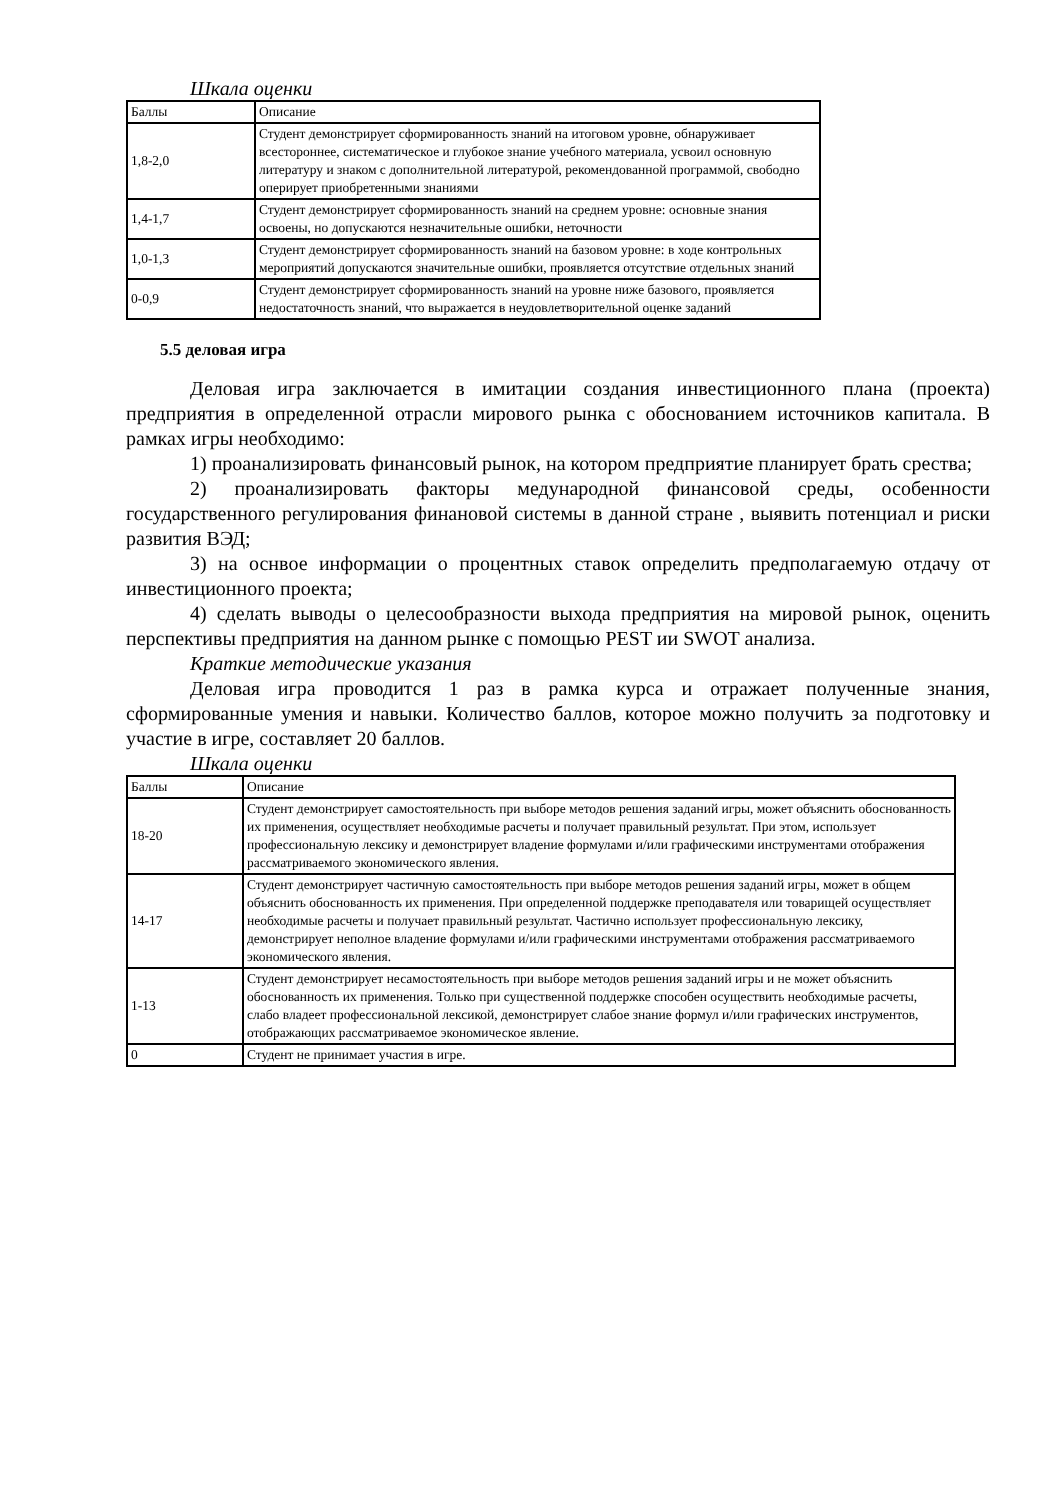Шкала оценки
| Баллы | Описание |
| 1,8-2,0 | Студент демонстрирует сформированность знаний на итоговом уровне, обнаруживает всестороннее, систематическое и глубокое знание учебного материала, усвоил основную литературу и знаком с дополнительной литературой, рекомендованной программой, свободно оперирует приобретенными знаниями |
| 1,4-1,7 | Студент демонстрирует сформированность знаний на среднем уровне: основные знания освоены, но допускаются незначительные ошибки, неточности |
| 1,0-1,3 | Студент демонстрирует сформированность знаний на базовом уровне: в ходе контрольных мероприятий допускаются значительные ошибки, проявляется отсутствие отдельных знаний |
| 0-0,9 | Студент демонстрирует сформированность знаний на уровне ниже базового, проявляется недостаточность знаний, что выражается в неудовлетворительной оценке заданий |
5.5 деловая игра
Деловая игра заключается в имитации создания инвестиционного плана (проекта) предприятия в определенной отрасли мирового рынка с обоснованием источников капитала. В рамках игры необходимо:
1) проанализировать финансовый рынок, на котором предприятие планирует брать срества;
2) проанализировать факторы медународной финансовой среды, особенности государственного регулирования финановой системы в данной стране , выявить потенциал и риски развития ВЭД;
3) на оснвое информации о процентных ставок определить предполагаемую отдачу от инвестиционного проекта;
4) сделать выводы о целесообразности выхода предприятия на мировой рынок, оценить перспективы предприятия на данном рынке с помощью PEST ии SWOT анализа.
Краткие методические указания
Деловая игра проводится 1 раз в рамка курса и отражает полученные знания, сформированные умения и навыки. Количество баллов, которое можно получить за подготовку и участие в игре, составляет 20 баллов.
Шкала оценки
| Баллы | Описание |
| 18-20 | Студент демонстрирует самостоятельность при выборе методов решения заданий игры, может объяснить обоснованность их применения, осуществляет необходимые расчеты и получает правильный результат. При этом, использует профессиональную лексику и демонстрирует владение формулами и/или графическими инструментами отображения рассматриваемого экономического явления. |
| 14-17 | Студент демонстрирует частичную самостоятельность при выборе методов решения заданий игры, может в общем объяснить обоснованность их применения. При определенной поддержке преподавателя или товарищей осуществляет необходимые расчеты и получает правильный результат. Частично использует профессиональную лексику, демонстрирует неполное владение формулами и/или графическими инструментами отображения рассматриваемого экономического явления. |
| 1-13 | Студент демонстрирует несамостоятельность при выборе методов решения заданий игры и не может объяснить обоснованность их применения. Только при существенной поддержке способен осуществить необходимые расчеты, слабо владеет профессиональной лексикой, демонстрирует слабое знание формул и/или графических инструментов, отображающих рассматриваемое экономическое явление. |
| 0 | Студент не принимает участия в игре. |